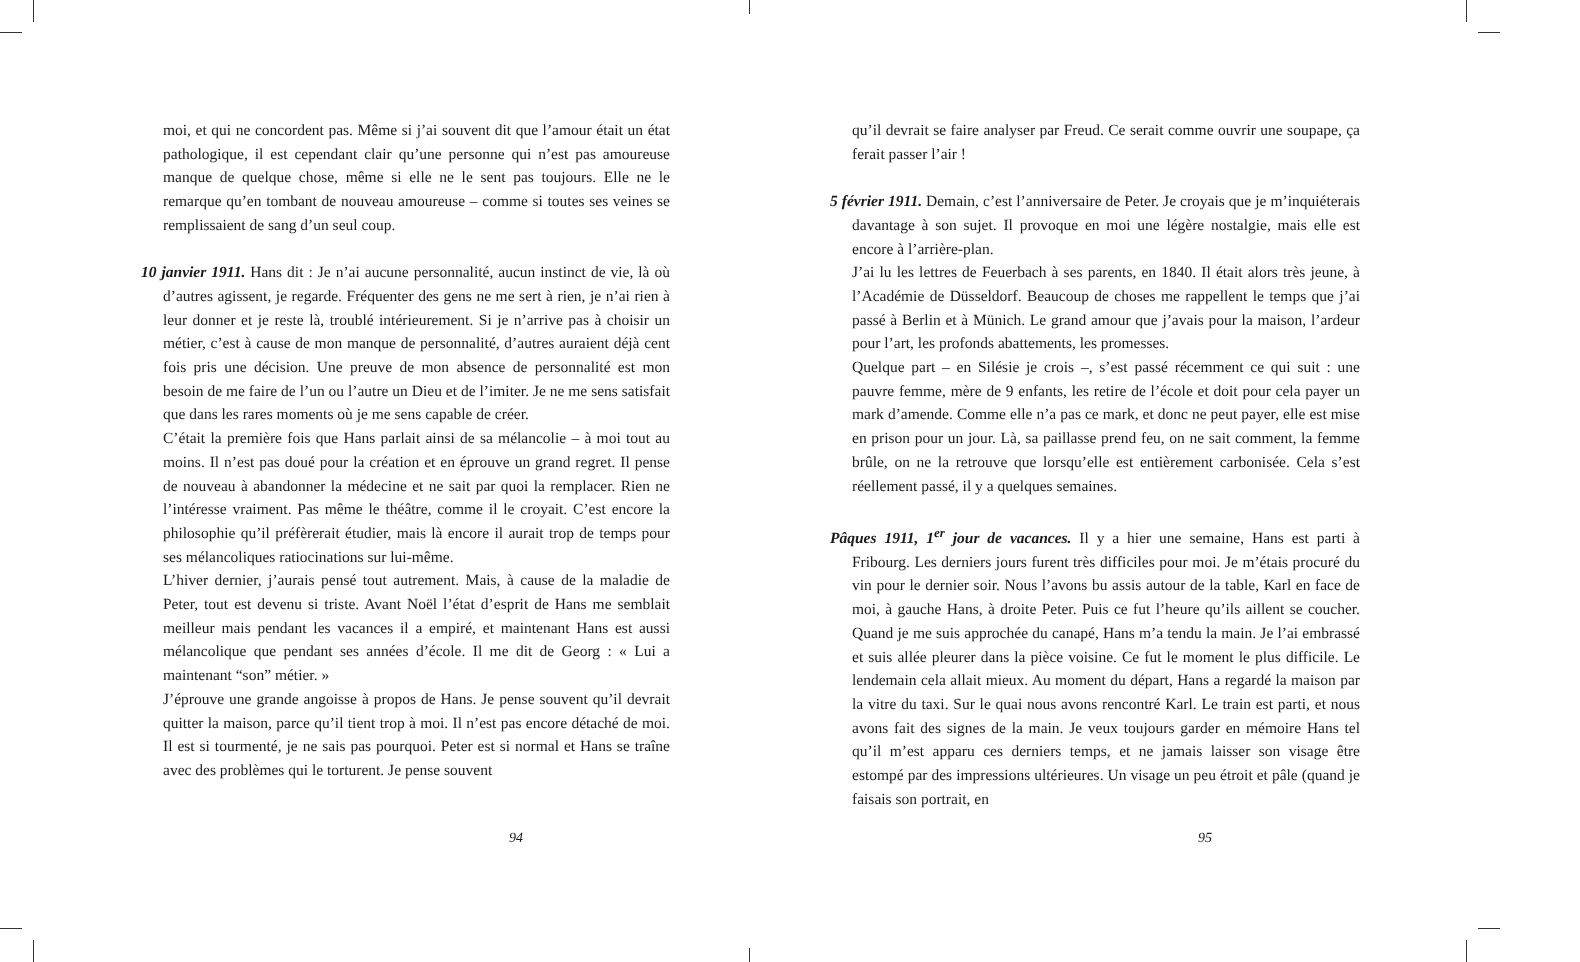moi, et qui ne concordent pas. Même si j’ai souvent dit que l’amour était un état pathologique, il est cependant clair qu’une personne qui n’est pas amoureuse manque de quelque chose, même si elle ne le sent pas toujours. Elle ne le remarque qu’en tombant de nouveau amoureuse – comme si toutes ses veines se remplissaient de sang d’un seul coup.
10 janvier 1911. Hans dit : Je n’ai aucune personnalité, aucun instinct de vie, là où d’autres agissent, je regarde. Fréquenter des gens ne me sert à rien, je n’ai rien à leur donner et je reste là, troublé intérieurement. Si je n’arrive pas à choisir un métier, c’est à cause de mon manque de personnalité, d’autres auraient déjà cent fois pris une décision. Une preuve de mon absence de personnalité est mon besoin de me faire de l’un ou l’autre un Dieu et de l’imiter. Je ne me sens satisfait que dans les rares moments où je me sens capable de créer.
C’était la première fois que Hans parlait ainsi de sa mélancolie – à moi tout au moins. Il n’est pas doué pour la création et en éprouve un grand regret. Il pense de nouveau à abandonner la médecine et ne sait par quoi la remplacer. Rien ne l’intéresse vraiment. Pas même le théâtre, comme il le croyait. C’est encore la philosophie qu’il préfèrerait étudier, mais là encore il aurait trop de temps pour ses mélancoliques ratiocinations sur lui-même.
L’hiver dernier, j’aurais pensé tout autrement. Mais, à cause de la maladie de Peter, tout est devenu si triste. Avant Noël l’état d’esprit de Hans me semblait meilleur mais pendant les vacances il a empiré, et maintenant Hans est aussi mélancolique que pendant ses années d’école. Il me dit de Georg : « Lui a maintenant “son” métier. »
J’éprouve une grande angoisse à propos de Hans. Je pense souvent qu’il devrait quitter la maison, parce qu’il tient trop à moi. Il n’est pas encore détaché de moi. Il est si tourmenté, je ne sais pas pourquoi. Peter est si normal et Hans se traîne avec des problèmes qui le torturent. Je pense souvent
94
qu’il devrait se faire analyser par Freud. Ce serait comme ouvrir une soupape, ça ferait passer l’air !
5 février 1911. Demain, c’est l’anniversaire de Peter. Je croyais que je m’inquiéterais davantage à son sujet. Il provoque en moi une légère nostalgie, mais elle est encore à l’arrière-plan.
J’ai lu les lettres de Feuerbach à ses parents, en 1840. Il était alors très jeune, à l’Académie de Düsseldorf. Beaucoup de choses me rappellent le temps que j’ai passé à Berlin et à Münich. Le grand amour que j’avais pour la maison, l’ardeur pour l’art, les profonds abattements, les promesses.
Quelque part – en Silésie je crois –, s’est passé récemment ce qui suit : une pauvre femme, mère de 9 enfants, les retire de l’école et doit pour cela payer un mark d’amende. Comme elle n’a pas ce mark, et donc ne peut payer, elle est mise en prison pour un jour. Là, sa paillasse prend feu, on ne sait comment, la femme brûle, on ne la retrouve que lorsqu’elle est entièrement carbonisée. Cela s’est réellement passé, il y a quelques semaines.
Pâques 1911, 1<sup>er</sup> jour de vacances. Il y a hier une semaine, Hans est parti à Fribourg. Les derniers jours furent très difficiles pour moi. Je m’étais procuré du vin pour le dernier soir. Nous l’avons bu assis autour de la table, Karl en face de moi, à gauche Hans, à droite Peter. Puis ce fut l’heure qu’ils aillent se coucher. Quand je me suis approchée du canapé, Hans m’a tendu la main. Je l’ai embrassé et suis allée pleurer dans la pièce voisine. Ce fut le moment le plus difficile. Le lendemain cela allait mieux. Au moment du départ, Hans a regardé la maison par la vitre du taxi. Sur le quai nous avons rencontré Karl. Le train est parti, et nous avons fait des signes de la main. Je veux toujours garder en mémoire Hans tel qu’il m’est apparu ces derniers temps, et ne jamais laisser son visage être estompé par des impressions ultérieures. Un visage un peu étroit et pâle (quand je faisais son portrait, en
95